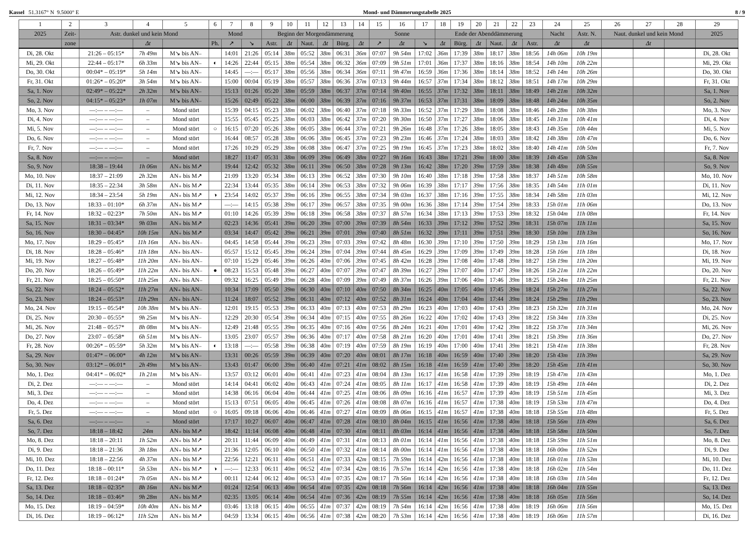Kassel 51.3167° N 9.5000° E Mond- und Dämmerungstabelle 2025 8 / 9
| 1 | 2 | 3 | 4 | 5 | 6 | 7 | 8 | 9 | 10 | 11 | 12 | 13 | 14 | 15 | 16 | 17 | 18 | 19 | 20 | 21 | 22 | 23 | 24 | 25 | 26 | 27 | 28 | 29 |
| --- | --- | --- | --- | --- | --- | --- | --- | --- | --- | --- | --- | --- | --- | --- | --- | --- | --- | --- | --- | --- | --- | --- | --- | --- | --- | --- | --- | --- |
| 2025 | Zeit- | Astr. dunkel und kein Mond | | | Mond | | | Beginn der Morgendämmerung | | | | | | Sonne | | | Ende der Abenddämmerung | | | | | | Nacht | Astr. N. | Naut. dunkel und kein Mond | | | 2025 |
| | zone | | Δt | | Ph. | ↗ | ↘ | Astr. | Δt | Naut. | Δt | Bürg. | Δt | ↗ | Δt | ↘ | Δt | Bürg. | Δt | Naut. | Δt | Astr. | Δt | Δt | | Δt | | |
| Di, 28. Okt | | 21:26 – 05:15* | 7h 49m | M↘ bis AN₋ | | 14:01 | 21:26 | 05:14 | 38m | 05:52 | 38m | 06:31 | 36m | 07:07 | 9h 54m | 17:02 | 36m | 17:39 | 38m | 18:17 | 38m | 18:56 | 14h 06m | 10h 19m | | | | Di, 28. Okt |
| Mi, 29. Okt | | 22:44 – 05:17* | 6h 33m | M↘ bis AN₋ | ◐ | 14:26 | 22:44 | 05:15 | 38m | 05:54 | 38m | 06:32 | 36m | 07:09 | 9h 51m | 17:01 | 36m | 17:37 | 38m | 18:16 | 38m | 18:54 | 14h 10m | 10h 22m | | | | Mi, 29. Okt |
| Do, 30. Okt | | 00:04* – 05:19* | 5h 14m | M↘ bis AN₋ | | 14:45 | —:— | 05:17 | 38m | 05:56 | 38m | 06:34 | 36m | 07:11 | 9h 47m | 16:59 | 36m | 17:36 | 38m | 18:14 | 38m | 18:52 | 14h 14m | 10h 26m | | | | Do, 30. Okt |
| Fr, 31. Okt | | 01:26* – 05:20* | 3h 54m | M↘ bis AN₋ | | 15:00 | 00:04 | 05:19 | 38m | 05:57 | 38m | 06:36 | 37m | 07:13 | 9h 44m | 16:57 | 37m | 17:34 | 38m | 18:12 | 38m | 18:51 | 14h 17m | 10h 29m | | | | Fr, 31. Okt |
| Sa, 1. Nov | | 02:49* – 05:22* | 2h 32m | M↘ bis AN₋ | | 15:13 | 01:26 | 05:20 | 38m | 05:59 | 38m | 06:37 | 37m | 07:14 | 9h 40m | 16:55 | 37m | 17:32 | 38m | 18:11 | 38m | 18:49 | 14h 21m | 10h 32m | | | | Sa, 1. Nov |
| So, 2. Nov | | 04:15* – 05:23* | 1h 07m | M↘ bis AN₋ | | 15:26 | 02:49 | 05:22 | 38m | 06:00 | 38m | 06:39 | 37m | 07:16 | 9h 37m | 16:53 | 37m | 17:31 | 38m | 18:09 | 38m | 18:48 | 14h 24m | 10h 35m | | | | So, 2. Nov |
| Mo, 3. Nov | | —:— – —:— | – | Mond stört | | 15:39 | 04:15 | 05:23 | 38m | 06:02 | 38m | 06:40 | 37m | 07:18 | 9h 33m | 16:52 | 37m | 17:29 | 38m | 18:08 | 38m | 18:46 | 14h 28m | 10h 38m | | | | Mo, 3. Nov |
| Di, 4. Nov | | —:— – —:— | – | Mond stört | | 15:55 | 05:45 | 05:25 | 38m | 06:03 | 38m | 06:42 | 37m | 07:20 | 9h 30m | 16:50 | 37m | 17:27 | 38m | 18:06 | 38m | 18:45 | 14h 31m | 10h 41m | | | | Di, 4. Nov |
| Mi, 5. Nov | | —:— – —:— | – | Mond stört | ○ | 16:15 | 07:20 | 05:26 | 38m | 06:05 | 38m | 06:44 | 37m | 07:21 | 9h 26m | 16:48 | 37m | 17:26 | 38m | 18:05 | 38m | 18:43 | 14h 35m | 10h 44m | | | | Mi, 5. Nov |
| Do, 6. Nov | | —:— – —:— | – | Mond stört | | 16:44 | 08:57 | 05:28 | 38m | 06:06 | 38m | 06:45 | 37m | 07:23 | 9h 23m | 16:46 | 37m | 17:24 | 38m | 18:03 | 38m | 18:42 | 14h 38m | 10h 47m | | | | Do, 6. Nov |
| Fr, 7. Nov | | —:— – —:— | – | Mond stört | | 17:26 | 10:29 | 05:29 | 38m | 06:08 | 38m | 06:47 | 37m | 07:25 | 9h 19m | 16:45 | 37m | 17:23 | 38m | 18:02 | 38m | 18:40 | 14h 41m | 10h 50m | | | | Fr, 7. Nov |
| Sa, 8. Nov | | —:— – —:— | – | Mond stört | | 18:27 | 11:47 | 05:31 | 38m | 06:09 | 39m | 06:49 | 38m | 07:27 | 9h 16m | 16:43 | 38m | 17:21 | 39m | 18:00 | 38m | 18:39 | 14h 45m | 10h 53m | | | | Sa, 8. Nov |
| So, 9. Nov | | 18:38 – 19:44 | 1h 06m | AN₊ bis M↗ | | 19:44 | 12:42 | 05:32 | 38m | 06:11 | 39m | 06:50 | 38m | 07:28 | 9h 13m | 16:42 | 38m | 17:20 | 39m | 17:59 | 38m | 18:38 | 14h 48m | 10h 55m | | | | So, 9. Nov |
| Mo, 10. Nov | | 18:37 – 21:09 | 2h 32m | AN₊ bis M↗ | | 21:09 | 13:20 | 05:34 | 38m | 06:13 | 39m | 06:52 | 38m | 07:30 | 9h 10m | 16:40 | 38m | 17:18 | 39m | 17:58 | 38m | 18:37 | 14h 51m | 10h 58m | | | | Mo, 10. Nov |
| Di, 11. Nov | | 18:35 – 22:34 | 3h 58m | AN₊ bis M↗ | | 22:34 | 13:44 | 05:35 | 38m | 06:14 | 39m | 06:53 | 38m | 07:32 | 9h 06m | 16:39 | 38m | 17:17 | 39m | 17:56 | 38m | 18:35 | 14h 54m | 11h 01m | | | | Di, 11. Nov |
| Mi, 12. Nov | | 18:34 – 23:54 | 5h 19m | AN₊ bis M↗ | ◑ | 23:54 | 14:02 | 05:37 | 39m | 06:16 | 39m | 06:55 | 38m | 07:34 | 9h 03m | 16:37 | 38m | 17:16 | 39m | 17:55 | 38m | 18:34 | 14h 58m | 11h 03m | | | | Mi, 12. Nov |
| Do, 13. Nov | | 18:33 – 01:10* | 6h 37m | AN₊ bis M↗ | | —:— | 14:15 | 05:38 | 39m | 06:17 | 39m | 06:57 | 38m | 07:35 | 9h 00m | 16:36 | 38m | 17:14 | 39m | 17:54 | 39m | 18:33 | 15h 01m | 11h 06m | | | | Do, 13. Nov |
| Fr, 14. Nov | | 18:32 – 02:23* | 7h 50m | AN₊ bis M↗ | | 01:10 | 14:26 | 05:39 | 39m | 06:18 | 39m | 06:58 | 38m | 07:37 | 8h 57m | 16:34 | 38m | 17:13 | 39m | 17:53 | 39m | 18:32 | 15h 04m | 11h 08m | | | | Fr, 14. Nov |
| Sa, 15. Nov | | 18:31 – 03:34* | 9h 03m | AN₊ bis M↗ | | 02:23 | 14:36 | 05:41 | 39m | 06:20 | 39m | 07:00 | 39m | 07:39 | 8h 54m | 16:33 | 39m | 17:12 | 39m | 17:52 | 39m | 18:31 | 15h 07m | 11h 11m | | | | Sa, 15. Nov |
| So, 16. Nov | | 18:30 – 04:45* | 10h 15m | AN₊ bis M↗ | | 03:34 | 14:47 | 05:42 | 39m | 06:21 | 39m | 07:01 | 39m | 07:40 | 8h 51m | 16:32 | 39m | 17:11 | 39m | 17:51 | 39m | 18:30 | 15h 10m | 11h 13m | | | | So, 16. Nov |
| Mo, 17. Nov | | 18:29 – 05:45* | 11h 16m | AN₊ bis AN₋ | | 04:45 | 14:58 | 05:44 | 39m | 06:23 | 39m | 07:03 | 39m | 07:42 | 8h 48m | 16:30 | 39m | 17:10 | 39m | 17:50 | 39m | 18:29 | 15h 13m | 11h 16m | | | | Mo, 17. Nov |
| Di, 18. Nov | | 18:28 – 05:46* | 11h 18m | AN₊ bis AN₋ | | 05:57 | 15:12 | 05:45 | 39m | 06:24 | 39m | 07:04 | 39m | 07:44 | 8h 45m | 16:29 | 39m | 17:09 | 39m | 17:49 | 39m | 18:28 | 15h 16m | 11h 18m | | | | Di, 18. Nov |
| Mi, 19. Nov | | 18:27 – 05:48* | 11h 20m | AN₊ bis AN₋ | | 07:10 | 15:29 | 05:46 | 39m | 06:26 | 40m | 07:06 | 39m | 07:45 | 8h 42m | 16:28 | 39m | 17:08 | 40m | 17:48 | 39m | 18:27 | 15h 19m | 11h 20m | | | | Mi, 19. Nov |
| Do, 20. Nov | | 18:26 – 05:49* | 11h 22m | AN₊ bis AN₋ | ● | 08:23 | 15:53 | 05:48 | 39m | 06:27 | 40m | 07:07 | 39m | 07:47 | 8h 39m | 16:27 | 39m | 17:07 | 40m | 17:47 | 39m | 18:26 | 15h 21m | 11h 22m | | | | Do, 20. Nov |
| Fr, 21. Nov | | 18:25 – 05:50* | 11h 25m | AN₊ bis AN₋ | | 09:32 | 16:25 | 05:49 | 39m | 06:28 | 40m | 07:09 | 39m | 07:49 | 8h 37m | 16:26 | 39m | 17:06 | 40m | 17:46 | 39m | 18:25 | 15h 24m | 11h 25m | | | | Fr, 21. Nov |
| Sa, 22. Nov | | 18:24 – 05:52* | 11h 27m | AN₊ bis AN₋ | | 10:34 | 17:09 | 05:50 | 39m | 06:30 | 40m | 07:10 | 40m | 07:50 | 8h 34m | 16:25 | 40m | 17:05 | 40m | 17:45 | 39m | 18:24 | 15h 27m | 11h 27m | | | | Sa, 22. Nov |
| So, 23. Nov | | 18:24 – 05:53* | 11h 29m | AN₊ bis AN₋ | | 11:24 | 18:07 | 05:52 | 39m | 06:31 | 40m | 07:12 | 40m | 07:52 | 8h 31m | 16:24 | 40m | 17:04 | 40m | 17:44 | 39m | 18:24 | 15h 29m | 11h 29m | | | | So, 23. Nov |
| Mo, 24. Nov | | 19:15 – 05:54* | 10h 38m | M↘ bis AN₋ | | 12:01 | 19:15 | 05:53 | 39m | 06:33 | 40m | 07:13 | 40m | 07:53 | 8h 29m | 16:23 | 40m | 17:03 | 40m | 17:43 | 39m | 18:23 | 15h 32m | 11h 31m | | | | Mo, 24. Nov |
| Di, 25. Nov | | 20:30 – 05:55* | 9h 25m | M↘ bis AN₋ | | 12:29 | 20:30 | 05:54 | 39m | 06:34 | 40m | 07:15 | 40m | 07:55 | 8h 26m | 16:22 | 40m | 17:02 | 40m | 17:43 | 39m | 18:22 | 15h 34m | 11h 33m | | | | Di, 25. Nov |
| Mi, 26. Nov | | 21:48 – 05:57* | 8h 08m | M↘ bis AN₋ | | 12:49 | 21:48 | 05:55 | 39m | 06:35 | 40m | 07:16 | 40m | 07:56 | 8h 24m | 16:21 | 40m | 17:01 | 40m | 17:42 | 39m | 18:22 | 15h 37m | 11h 34m | | | | Mi, 26. Nov |
| Do, 27. Nov | | 23:07 – 05:58* | 6h 51m | M↘ bis AN₋ | | 13:05 | 23:07 | 05:57 | 39m | 06:36 | 40m | 07:17 | 40m | 07:58 | 8h 21m | 16:20 | 40m | 17:01 | 40m | 17:41 | 39m | 18:21 | 15h 39m | 11h 36m | | | | Do, 27. Nov |
| Fr, 28. Nov | | 00:26* – 05:59* | 5h 32m | M↘ bis AN₋ | ◐ | 13:18 | —:— | 05:58 | 39m | 06:38 | 40m | 07:19 | 40m | 07:59 | 8h 19m | 16:19 | 40m | 17:00 | 40m | 17:41 | 39m | 18:21 | 15h 41m | 11h 38m | | | | Fr, 28. Nov |
| Sa, 29. Nov | | 01:47* – 06:00* | 4h 12m | M↘ bis AN₋ | | 13:31 | 00:26 | 05:59 | 39m | 06:39 | 40m | 07:20 | 40m | 08:01 | 8h 17m | 16:18 | 40m | 16:59 | 40m | 17:40 | 39m | 18:20 | 15h 43m | 11h 39m | | | | Sa, 29. Nov |
| So, 30. Nov | | 03:12* – 06:01* | 2h 49m | M↘ bis AN₋ | | 13:43 | 01:47 | 06:00 | 39m | 06:40 | 41m | 07:21 | 41m | 08:02 | 8h 15m | 16:18 | 41m | 16:59 | 41m | 17:40 | 39m | 18:20 | 15h 45m | 11h 41m | | | | So, 30. Nov |
| Mo, 1. Dez | | 04:41* – 06:02* | 1h 21m | M↘ bis AN₋ | | 13:57 | 03:12 | 06:01 | 40m | 06:41 | 41m | 07:23 | 41m | 08:04 | 8h 13m | 16:17 | 41m | 16:58 | 41m | 17:39 | 39m | 18:19 | 15h 47m | 11h 43m | | | | Mo, 1. Dez |
| Di, 2. Dez | | —:— – —:— | – | Mond stört | | 14:14 | 04:41 | 06:02 | 40m | 06:43 | 41m | 07:24 | 41m | 08:05 | 8h 11m | 16:17 | 41m | 16:58 | 41m | 17:39 | 40m | 18:19 | 15h 49m | 11h 44m | | | | Di, 2. Dez |
| Mi, 3. Dez | | —:— – —:— | – | Mond stört | | 14:38 | 06:16 | 06:04 | 40m | 06:44 | 41m | 07:25 | 41m | 08:06 | 8h 09m | 16:16 | 41m | 16:57 | 41m | 17:39 | 40m | 18:19 | 15h 51m | 11h 45m | | | | Mi, 3. Dez |
| Do, 4. Dez | | —:— – —:— | – | Mond stört | | 15:13 | 07:51 | 06:05 | 40m | 06:45 | 41m | 07:26 | 41m | 08:08 | 8h 07m | 16:16 | 41m | 16:57 | 41m | 17:38 | 40m | 18:19 | 15h 53m | 11h 47m | | | | Do, 4. Dez |
| Fr, 5. Dez | | —:— – —:— | – | Mond stört | ○ | 16:05 | 09:18 | 06:06 | 40m | 06:46 | 41m | 07:27 | 41m | 08:09 | 8h 06m | 16:15 | 41m | 16:57 | 41m | 17:38 | 40m | 18:18 | 15h 55m | 11h 48m | | | | Fr, 5. Dez |
| Sa, 6. Dez | | —:— – —:— | – | Mond stört | | 17:17 | 10:27 | 06:07 | 40m | 06:47 | 41m | 07:28 | 41m | 08:10 | 8h 04m | 16:15 | 41m | 16:56 | 41m | 17:38 | 40m | 18:18 | 15h 56m | 11h 49m | | | | Sa, 6. Dez |
| So, 7. Dez | | 18:18 – 18:42 | 24m | AN₊ bis M↗ | | 18:42 | 11:14 | 06:08 | 40m | 06:48 | 41m | 07:30 | 41m | 08:11 | 8h 03m | 16:14 | 41m | 16:56 | 41m | 17:38 | 40m | 18:18 | 15h 58m | 11h 50m | | | | So, 7. Dez |
| Mo, 8. Dez | | 18:18 – 20:11 | 1h 52m | AN₊ bis M↗ | | 20:11 | 11:44 | 06:09 | 40m | 06:49 | 41m | 07:31 | 41m | 08:13 | 8h 01m | 16:14 | 41m | 16:56 | 41m | 17:38 | 40m | 18:18 | 15h 59m | 11h 51m | | | | Mo, 8. Dez |
| Di, 9. Dez | | 18:18 – 21:36 | 3h 18m | AN₊ bis M↗ | | 21:36 | 12:05 | 06:10 | 40m | 06:50 | 41m | 07:32 | 41m | 08:14 | 8h 00m | 16:14 | 41m | 16:56 | 41m | 17:38 | 40m | 18:18 | 16h 00m | 11h 52m | | | | Di, 9. Dez |
| Mi, 10. Dez | | 18:18 – 22:56 | 4h 37m | AN₊ bis M↗ | | 22:56 | 12:21 | 06:11 | 40m | 06:51 | 41m | 07:33 | 42m | 08:15 | 7h 59m | 16:14 | 42m | 16:56 | 41m | 17:38 | 40m | 18:18 | 16h 01m | 11h 53m | | | | Mi, 10. Dez |
| Do, 11. Dez | | 18:18 – 00:11* | 5h 53m | AN₊ bis M↗ | ◑ | —:— | 12:33 | 06:11 | 40m | 06:52 | 41m | 07:34 | 42m | 08:16 | 7h 57m | 16:14 | 42m | 16:56 | 41m | 17:38 | 40m | 18:18 | 16h 02m | 11h 54m | | | | Do, 11. Dez |
| Fr, 12. Dez | | 18:18 – 01:24* | 7h 05m | AN₊ bis M↗ | | 00:11 | 12:44 | 06:12 | 40m | 06:53 | 41m | 07:35 | 42m | 08:17 | 7h 56m | 16:14 | 42m | 16:56 | 41m | 17:38 | 40m | 18:18 | 16h 03m | 11h 54m | | | | Fr, 12. Dez |
| Sa, 13. Dez | | 18:18 – 02:35* | 8h 16m | AN₊ bis M↗ | | 01:24 | 12:54 | 06:13 | 40m | 06:54 | 41m | 07:35 | 42m | 08:18 | 7h 56m | 16:14 | 42m | 16:56 | 41m | 17:38 | 40m | 18:18 | 16h 04m | 11h 55m | | | | Sa, 13. Dez |
| So, 14. Dez | | 18:18 – 03:46* | 9h 28m | AN₊ bis M↗ | | 02:35 | 13:05 | 06:14 | 40m | 06:54 | 41m | 07:36 | 42m | 08:19 | 7h 55m | 16:14 | 42m | 16:56 | 41m | 17:38 | 40m | 18:18 | 16h 05m | 11h 56m | | | | So, 14. Dez |
| Mo, 15. Dez | | 18:19 – 04:59* | 10h 40m | AN₊ bis M↗ | | 03:46 | 13:18 | 06:15 | 40m | 06:55 | 41m | 07:37 | 42m | 08:19 | 7h 54m | 16:14 | 42m | 16:56 | 41m | 17:38 | 40m | 18:19 | 16h 06m | 11h 56m | | | | Mo, 15. Dez |
| Di, 16. Dez | | 18:19 – 06:12* | 11h 52m | AN₊ bis M↗ | | 04:59 | 13:34 | 06:15 | 40m | 06:56 | 41m | 07:38 | 42m | 08:20 | 7h 53m | 16:14 | 42m | 16:56 | 41m | 17:38 | 40m | 18:19 | 16h 06m | 11h 57m | | | | Di, 16. Dez |